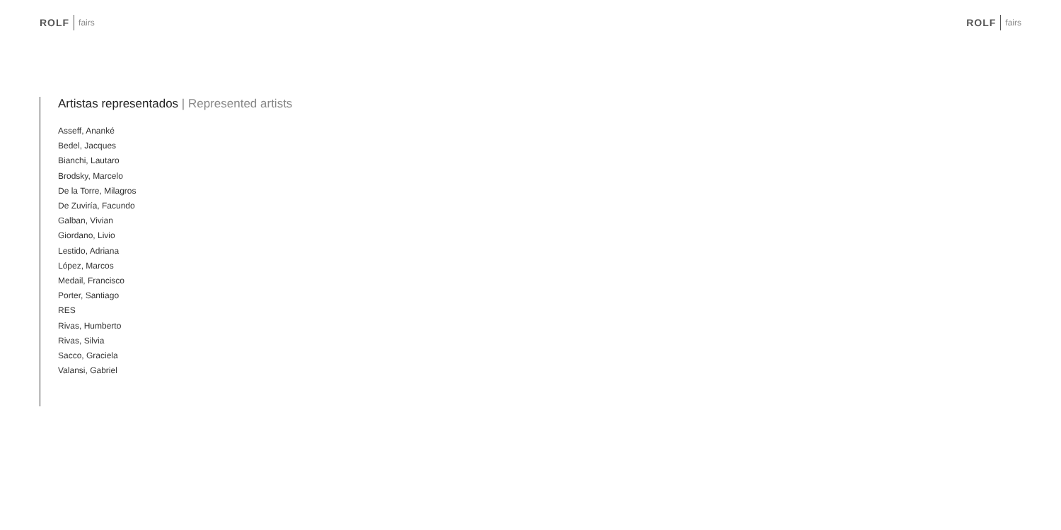ROLF fairs
ROLF fairs
Artistas representados | Represented artists
Asseff, Ananké
Bedel, Jacques
Bianchi, Lautaro
Brodsky, Marcelo
De la Torre, Milagros
De Zuviría, Facundo
Galban, Vivian
Giordano, Livio
Lestido, Adriana
López, Marcos
Medail, Francisco
Porter, Santiago
RES
Rivas, Humberto
Rivas, Silvia
Sacco, Graciela
Valansi, Gabriel